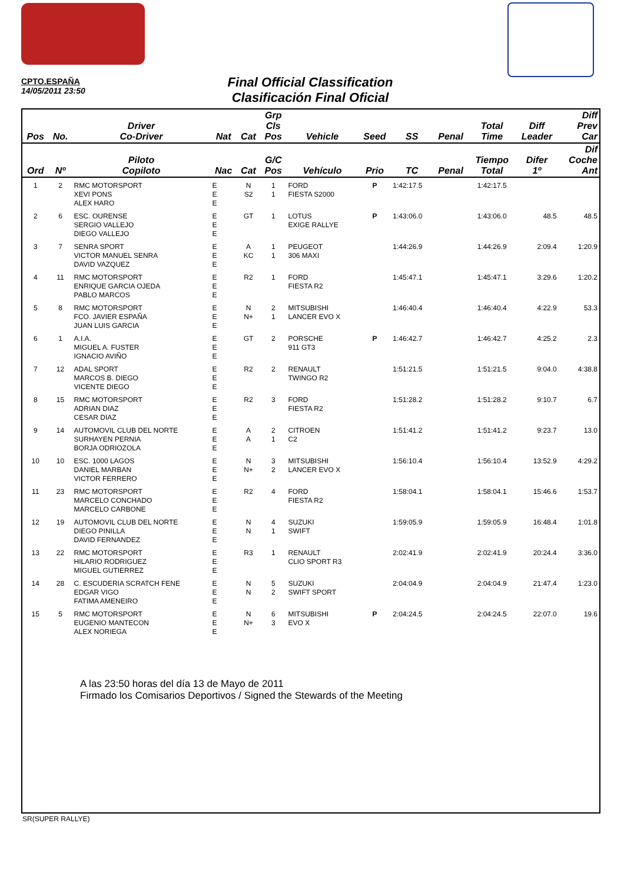CPTO.ESPAÑA
14/05/2011 23:50
Final Official Classification
Clasificación Final Oficial
| Pos | No. | Driver Co-Driver | Nat | Cat | Grp Cls Pos | Vehicle | Seed | SS | Penal | Total Time | Diff Leader | Diff Prev Car |
| --- | --- | --- | --- | --- | --- | --- | --- | --- | --- | --- | --- | --- |
| Ord | Nº | Piloto Copiloto | Nac | Cat | G/C Pos | Vehículo | Prio | TC | Penal | Tiempo Total | Difer 1º | Dif Coche Ant |
| 1 | 2 | RMC MOTORSPORT XEVI PONS ALEX HARO | E E E | N S2 | 1 1 | FORD FIESTA S2000 | P | 1:42:17.5 | | 1:42:17.5 | | |
| 2 | 6 | ESC. OURENSE SERGIO VALLEJO DIEGO VALLEJO | E E E | GT | 1 | LOTUS EXIGE RALLYE | P | 1:43:06.0 | | 1:43:06.0 | 48.5 | 48.5 |
| 3 | 7 | SENRA SPORT VICTOR MANUEL SENRA DAVID VAZQUEZ | E E E | A KC | 1 1 | PEUGEOT 306 MAXI | | 1:44:26.9 | | 1:44:26.9 | 2:09.4 | 1:20.9 |
| 4 | 11 | RMC MOTORSPORT ENRIQUE GARCIA OJEDA PABLO MARCOS | E E E | R2 | 1 | FORD FIESTA R2 | | 1:45:47.1 | | 1:45:47.1 | 3:29.6 | 1:20.2 |
| 5 | 8 | RMC MOTORSPORT FCO. JAVIER ESPAÑA JUAN LUIS GARCIA | E E E | N N+ | 2 1 | MITSUBISHI LANCER EVO X | | 1:46:40.4 | | 1:46:40.4 | 4:22.9 | 53.3 |
| 6 | 1 | A.I.A. MIGUEL A. FUSTER IGNACIO AVIÑO | E E E | GT | 2 | PORSCHE 911 GT3 | P | 1:46:42.7 | | 1:46:42.7 | 4:25.2 | 2.3 |
| 7 | 12 | ADAL SPORT MARCOS B. DIEGO VICENTE DIEGO | E E E | R2 | 2 | RENAULT TWINGO R2 | | 1:51:21.5 | | 1:51:21.5 | 9:04.0 | 4:38.8 |
| 8 | 15 | RMC MOTORSPORT ADRIAN DIAZ CESAR DIAZ | E E E | R2 | 3 | FORD FIESTA R2 | | 1:51:28.2 | | 1:51:28.2 | 9:10.7 | 6.7 |
| 9 | 14 | AUTOMOVIL CLUB DEL NORTE SURHAYEN PERNIA BORJA ODRIOZOLA | E E E | A A | 2 1 | CITROEN C2 | | 1:51:41.2 | | 1:51:41.2 | 9:23.7 | 13.0 |
| 10 | 10 | ESC. 1000 LAGOS DANIEL MARBAN VICTOR FERRERO | E E E | N N+ | 3 2 | MITSUBISHI LANCER EVO X | | 1:56:10.4 | | 1:56:10.4 | 13:52.9 | 4:29.2 |
| 11 | 23 | RMC MOTORSPORT MARCELO CONCHADO MARCELO CARBONE | E E E | R2 | 4 | FORD FIESTA R2 | | 1:58:04.1 | | 1:58:04.1 | 15:46.6 | 1:53.7 |
| 12 | 19 | AUTOMOVIL CLUB DEL NORTE DIEGO PINILLA DAVID FERNANDEZ | E E E | N N | 4 1 | SUZUKI SWIFT | | 1:59:05.9 | | 1:59:05.9 | 16:48.4 | 1:01.8 |
| 13 | 22 | RMC MOTORSPORT HILARIO RODRIGUEZ MIGUEL GUTIERREZ | E E E | R3 | 1 | RENAULT CLIO SPORT R3 | | 2:02:41.9 | | 2:02:41.9 | 20:24.4 | 3:36.0 |
| 14 | 28 | C. ESCUDERIA SCRATCH FENE EDGAR VIGO FATIMA AMENEIRO | E E E | N N | 5 2 | SUZUKI SWIFT SPORT | | 2:04:04.9 | | 2:04:04.9 | 21:47.4 | 1:23.0 |
| 15 | 5 | RMC MOTORSPORT EUGENIO MANTECON ALEX NORIEGA | E E E | N N+ | 6 3 | MITSUBISHI EVO X | P | 2:04:24.5 | | 2:04:24.5 | 22:07.0 | 19.6 |
A las 23:50 horas del día 13 de Mayo de 2011
Firmado los Comisarios Deportivos / Signed the Stewards of the Meeting
SR(SUPER RALLYE)